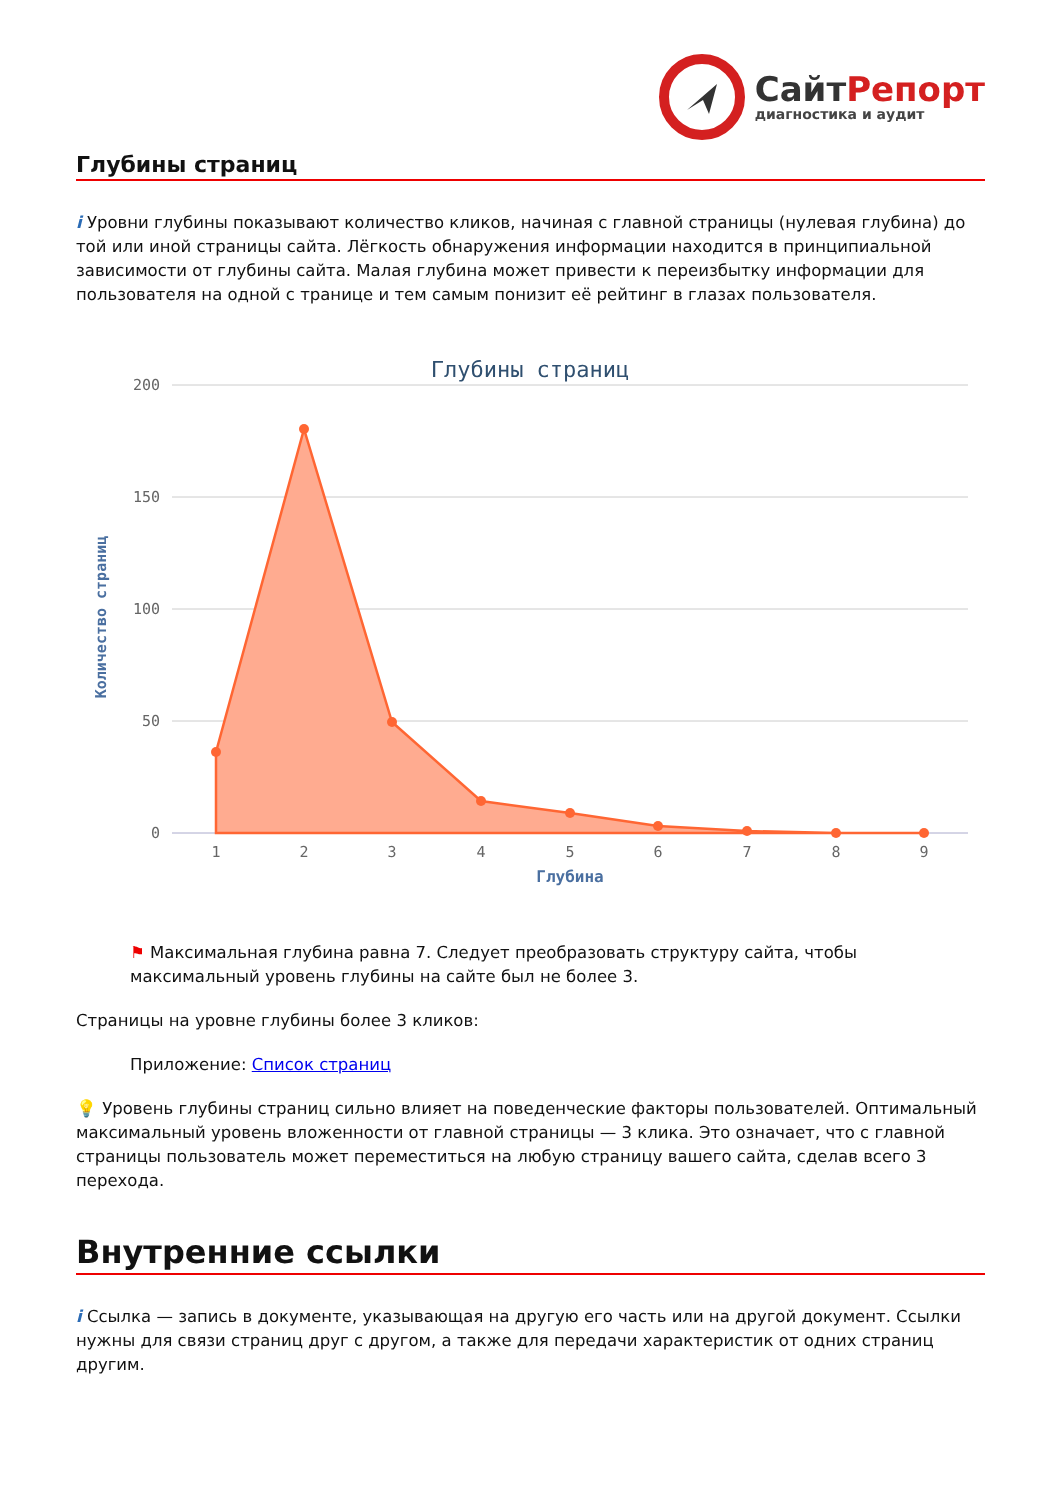СайтРепорт
диагностика и аудит
Глубины страниц
i Уровни глубины показывают количество кликов, начиная с главной страницы (нулевая глубина) до той или иной страницы сайта. Лёгкость обнаружения информации находится в принципиальной зависимости от глубины сайта. Малая глубина может привести к переизбытку информации для пользователя на одной с транице и тем самым понизит её рейтинг в глазах пользователя.
Глубины страниц
200
150
100
50
0
Количество страниц
1
2
3
4
5
6
7
8
9
Глубина
⚑ Максимальная глубина равна 7. Следует преобразовать структуру сайта, чтобы максимальный уровень глубины на сайте был не более 3.
Страницы на уровне глубины более 3 кликов:
Приложение: Список страниц
💡 Уровень глубины страниц сильно влияет на поведенческие факторы пользователей. Оптимальный максимальный уровень вложенности от главной страницы — 3 клика. Это означает, что с главной страницы пользователь может переместиться на любую страницу вашего сайта, сделав всего 3 перехода.
Внутренние ссылки
i Ссылка — запись в документе, указывающая на другую его часть или на другой документ. Ссылки нужны для связи страниц друг с другом, а также для передачи характеристик от одних страниц другим.